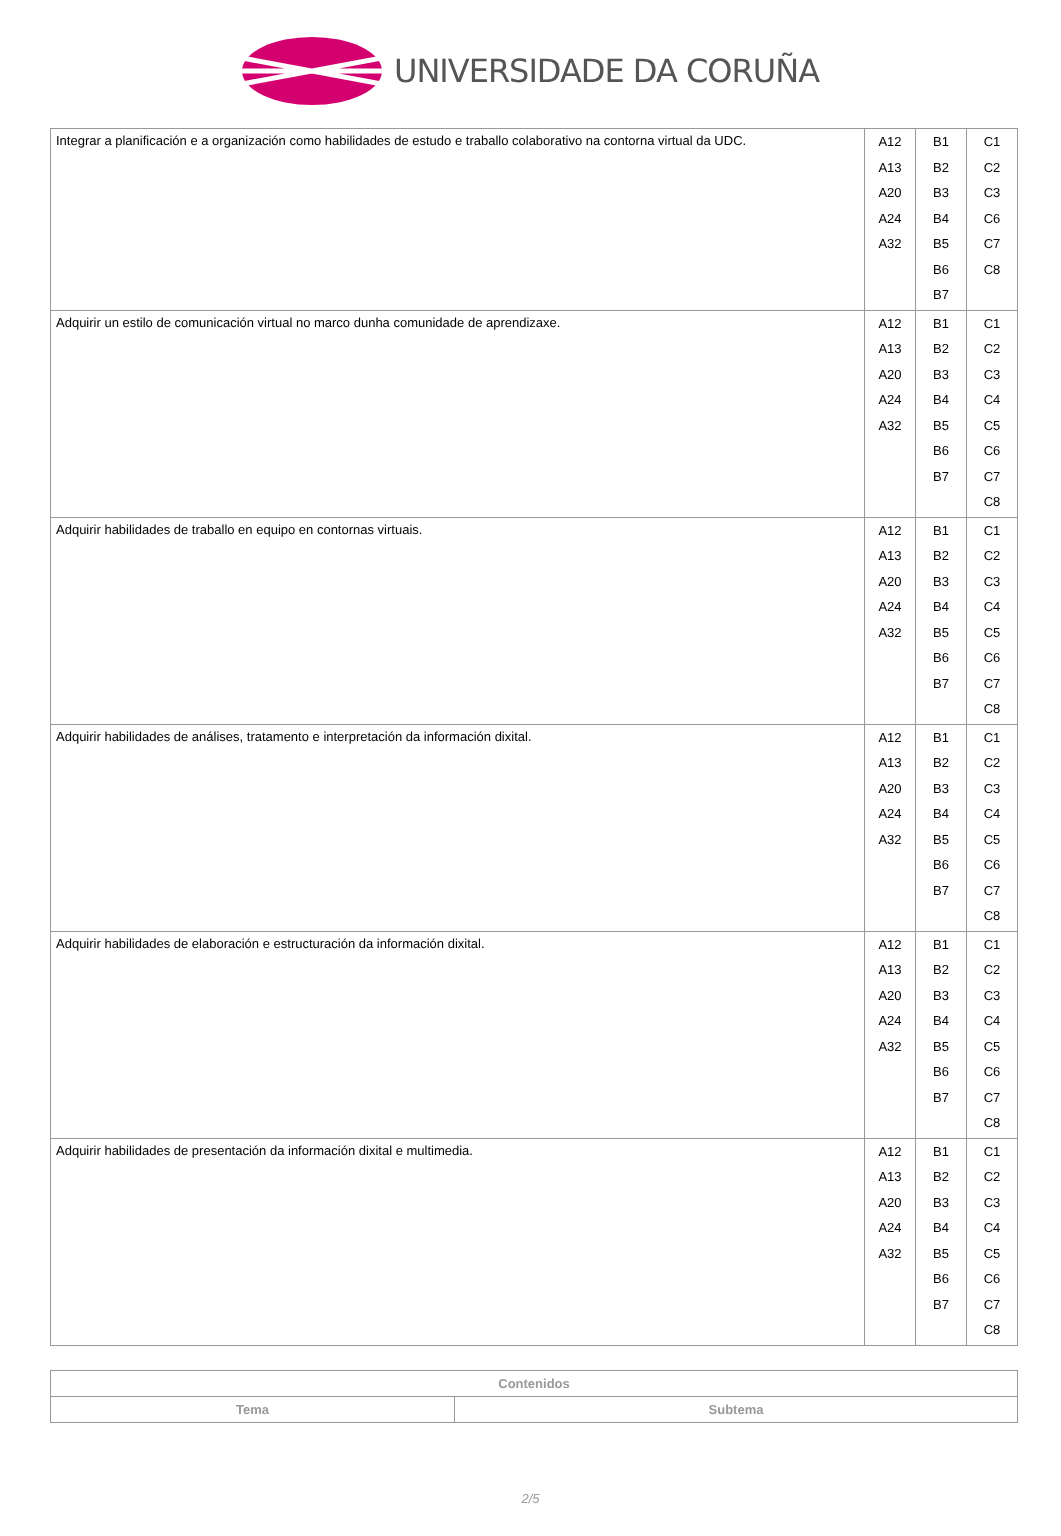UNIVERSIDADE DA CORUÑA
| Integrar a planificación e a organización como habilidades de estudo e traballo colaborativo na contorna virtual da UDC. | A12 A13 A20 A24 A32 | B1 B2 B3 B4 B5 B6 B7 | C1 C2 C3 C6 C7 C8 |
| Adquirir un estilo de comunicación virtual no marco dunha comunidade de aprendizaxe. | A12 A13 A20 A24 A32 | B1 B2 B3 B4 B5 B6 B7 | C1 C2 C3 C4 C5 C6 C7 C8 |
| Adquirir habilidades de traballo en equipo en contornas virtuais. | A12 A13 A20 A24 A32 | B1 B2 B3 B4 B5 B6 B7 | C1 C2 C3 C4 C5 C6 C7 C8 |
| Adquirir habilidades de análises, tratamento e interpretación da información dixital. | A12 A13 A20 A24 A32 | B1 B2 B3 B4 B5 B6 B7 | C1 C2 C3 C4 C5 C6 C7 C8 |
| Adquirir habilidades de elaboración e estructuración da información dixital. | A12 A13 A20 A24 A32 | B1 B2 B3 B4 B5 B6 B7 | C1 C2 C3 C4 C5 C6 C7 C8 |
| Adquirir habilidades de presentación da información dixital e multimedia. | A12 A13 A20 A24 A32 | B1 B2 B3 B4 B5 B6 B7 | C1 C2 C3 C4 C5 C6 C7 C8 |
| Contenidos | |
| --- | --- |
| Tema | Subtema |
2/5